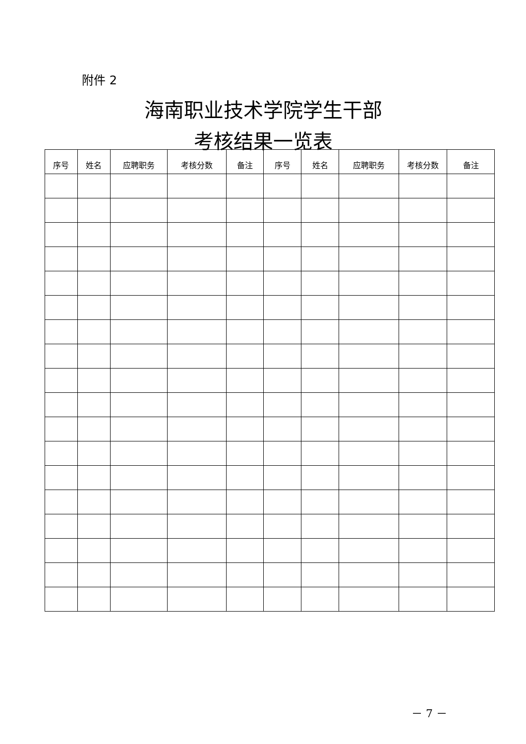附件 2
海南职业技术学院学生干部
考核结果一览表
| 序号 | 姓名 | 应聘职务 | 考核分数 | 备注 | 序号 | 姓名 | 应聘职务 | 考核分数 | 备注 |
| --- | --- | --- | --- | --- | --- | --- | --- | --- | --- |
－ 7 －